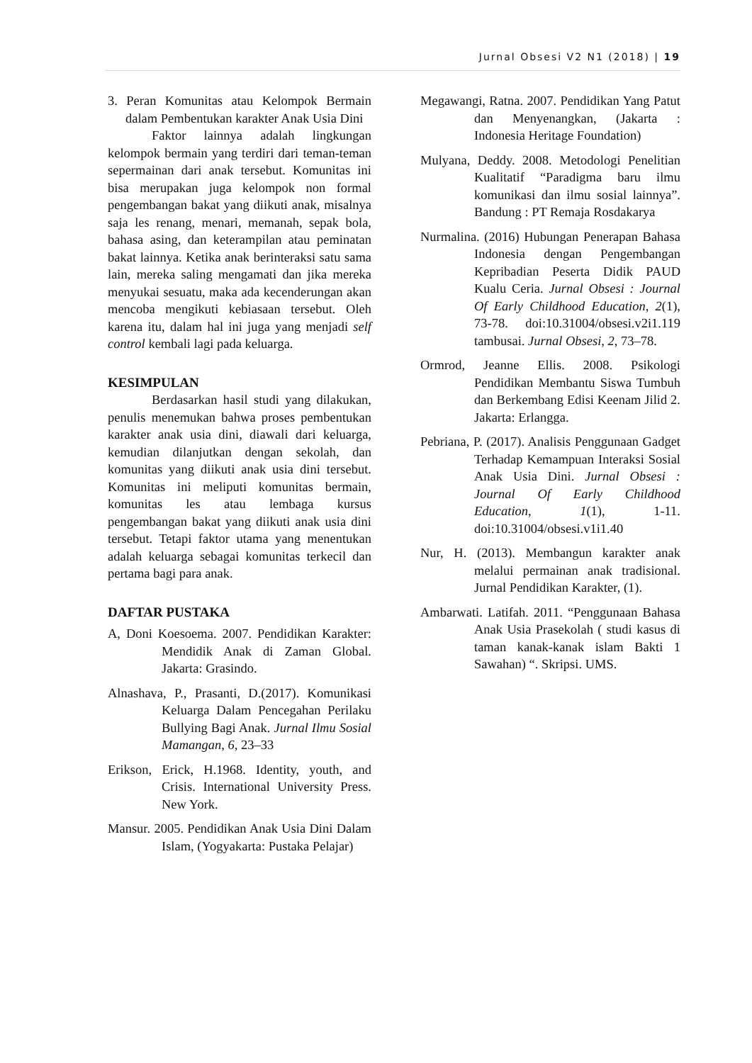Jurnal Obsesi V2 N1 (2018) | 19
3. Peran Komunitas atau Kelompok Bermain dalam Pembentukan karakter Anak Usia Dini
Faktor lainnya adalah lingkungan kelompok bermain yang terdiri dari teman-teman sepermainan dari anak tersebut. Komunitas ini bisa merupakan juga kelompok non formal pengembangan bakat yang diikuti anak, misalnya saja les renang, menari, memanah, sepak bola, bahasa asing, dan keterampilan atau peminatan bakat lainnya. Ketika anak berinteraksi satu sama lain, mereka saling mengamati dan jika mereka menyukai sesuatu, maka ada kecenderungan akan mencoba mengikuti kebiasaan tersebut. Oleh karena itu, dalam hal ini juga yang menjadi self control kembali lagi pada keluarga.
KESIMPULAN
Berdasarkan hasil studi yang dilakukan, penulis menemukan bahwa proses pembentukan karakter anak usia dini, diawali dari keluarga, kemudian dilanjutkan dengan sekolah, dan komunitas yang diikuti anak usia dini tersebut. Komunitas ini meliputi komunitas bermain, komunitas les atau lembaga kursus pengembangan bakat yang diikuti anak usia dini tersebut. Tetapi faktor utama yang menentukan adalah keluarga sebagai komunitas terkecil dan pertama bagi para anak.
DAFTAR PUSTAKA
A, Doni Koesoema. 2007. Pendidikan Karakter: Mendidik Anak di Zaman Global. Jakarta: Grasindo.
Alnashava, P., Prasanti, D.(2017). Komunikasi Keluarga Dalam Pencegahan Perilaku Bullying Bagi Anak. Jurnal Ilmu Sosial Mamangan, 6, 23–33
Erikson, Erick, H.1968. Identity, youth, and Crisis. International University Press. New York.
Mansur. 2005. Pendidikan Anak Usia Dini Dalam Islam, (Yogyakarta: Pustaka Pelajar)
Megawangi, Ratna. 2007. Pendidikan Yang Patut dan Menyenangkan, (Jakarta : Indonesia Heritage Foundation)
Mulyana, Deddy. 2008. Metodologi Penelitian Kualitatif “Paradigma baru ilmu komunikasi dan ilmu sosial lainnya”. Bandung : PT Remaja Rosdakarya
Nurmalina. (2016) Hubungan Penerapan Bahasa Indonesia dengan Pengembangan Kepribadian Peserta Didik PAUD Kualu Ceria. Jurnal Obsesi : Journal Of Early Childhood Education, 2(1), 73-78. doi:10.31004/obsesi.v2i1.119 tambusai. Jurnal Obsesi, 2, 73–78.
Ormrod, Jeanne Ellis. 2008. Psikologi Pendidikan Membantu Siswa Tumbuh dan Berkembang Edisi Keenam Jilid 2. Jakarta: Erlangga.
Pebriana, P. (2017). Analisis Penggunaan Gadget Terhadap Kemampuan Interaksi Sosial Anak Usia Dini. Jurnal Obsesi : Journal Of Early Childhood Education, 1(1), 1-11. doi:10.31004/obsesi.v1i1.40
Nur, H. (2013). Membangun karakter anak melalui permainan anak tradisional. Jurnal Pendidikan Karakter, (1).
Ambarwati. Latifah. 2011. “Penggunaan Bahasa Anak Usia Prasekolah ( studi kasus di taman kanak-kanak islam Bakti 1 Sawahan) “. Skripsi. UMS.